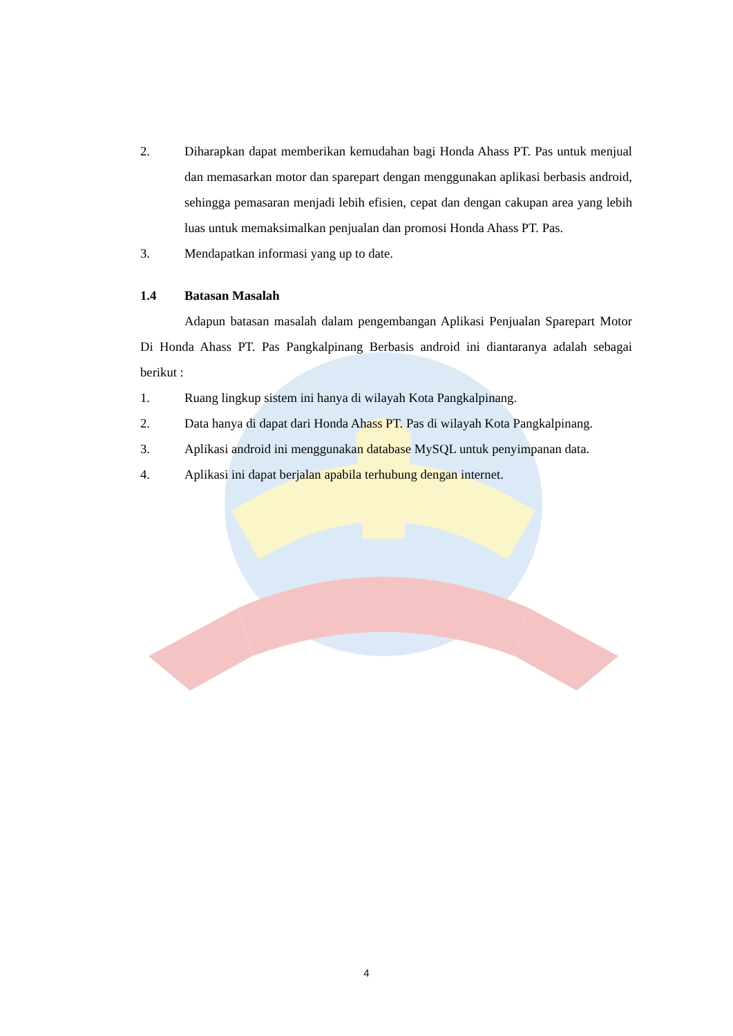2. Diharapkan dapat memberikan kemudahan bagi Honda Ahass PT. Pas untuk menjual dan memasarkan motor dan sparepart dengan menggunakan aplikasi berbasis android, sehingga pemasaran menjadi lebih efisien, cepat dan dengan cakupan area yang lebih luas untuk memaksimalkan penjualan dan promosi Honda Ahass PT. Pas.
3. Mendapatkan informasi yang up to date.
1.4 Batasan Masalah
Adapun batasan masalah dalam pengembangan Aplikasi Penjualan Sparepart Motor Di Honda Ahass PT. Pas Pangkalpinang Berbasis android ini diantaranya adalah sebagai berikut :
1. Ruang lingkup sistem ini hanya di wilayah Kota Pangkalpinang.
2. Data hanya di dapat dari Honda Ahass PT. Pas di wilayah Kota Pangkalpinang.
3. Aplikasi android ini menggunakan database MySQL untuk penyimpanan data.
4. Aplikasi ini dapat berjalan apabila terhubung dengan internet.
4